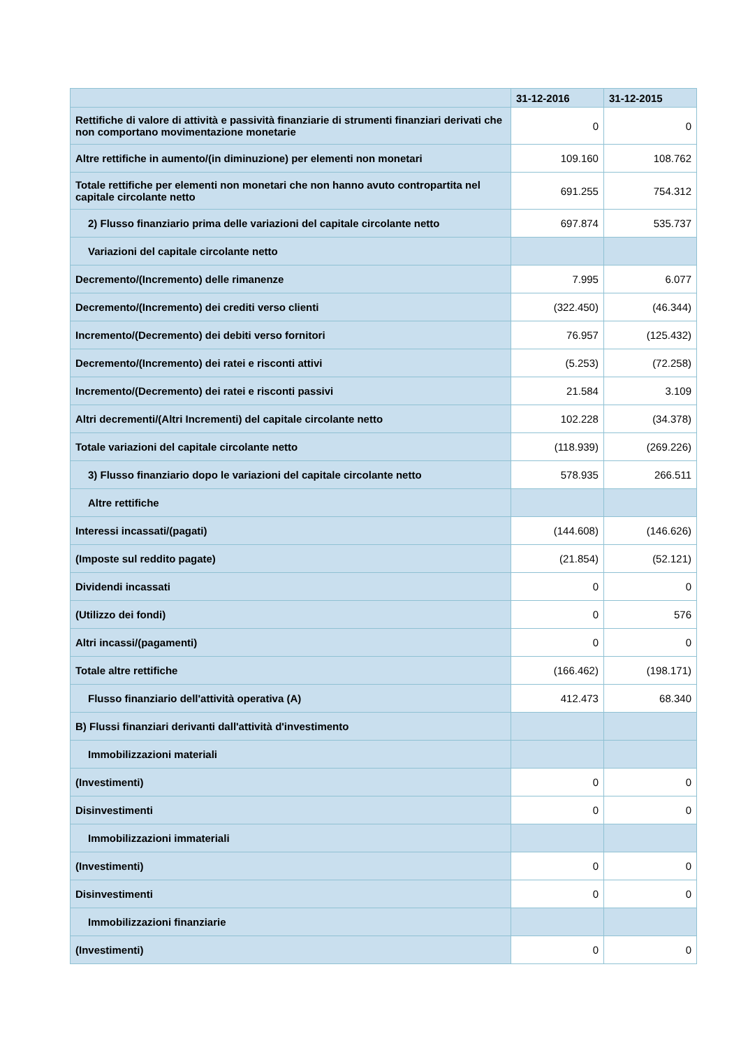| | 31-12-2016 | 31-12-2015 |
| --- | --- | --- |
| Rettifiche di valore di attività e passività finanziarie di strumenti finanziari derivati che non comportano movimentazione monetarie | 0 | 0 |
| Altre rettifiche in aumento/(in diminuzione) per elementi non monetari | 109.160 | 108.762 |
| Totale rettifiche per elementi non monetari che non hanno avuto contropartita nel capitale circolante netto | 691.255 | 754.312 |
| 2) Flusso finanziario prima delle variazioni del capitale circolante netto | 697.874 | 535.737 |
| Variazioni del capitale circolante netto | | |
| Decremento/(Incremento) delle rimanenze | 7.995 | 6.077 |
| Decremento/(Incremento) dei crediti verso clienti | (322.450) | (46.344) |
| Incremento/(Decremento) dei debiti verso fornitori | 76.957 | (125.432) |
| Decremento/(Incremento) dei ratei e risconti attivi | (5.253) | (72.258) |
| Incremento/(Decremento) dei ratei e risconti passivi | 21.584 | 3.109 |
| Altri decrementi/(Altri Incrementi) del capitale circolante netto | 102.228 | (34.378) |
| Totale variazioni del capitale circolante netto | (118.939) | (269.226) |
| 3) Flusso finanziario dopo le variazioni del capitale circolante netto | 578.935 | 266.511 |
| Altre rettifiche | | |
| Interessi incassati/(pagati) | (144.608) | (146.626) |
| (Imposte sul reddito pagate) | (21.854) | (52.121) |
| Dividendi incassati | 0 | 0 |
| (Utilizzo dei fondi) | 0 | 576 |
| Altri incassi/(pagamenti) | 0 | 0 |
| Totale altre rettifiche | (166.462) | (198.171) |
| Flusso finanziario dell'attività operativa (A) | 412.473 | 68.340 |
| B) Flussi finanziari derivanti dall'attività d'investimento | | |
| Immobilizzazioni materiali | | |
| (Investimenti) | 0 | 0 |
| Disinvestimenti | 0 | 0 |
| Immobilizzazioni immateriali | | |
| (Investimenti) | 0 | 0 |
| Disinvestimenti | 0 | 0 |
| Immobilizzazioni finanziarie | | |
| (Investimenti) | 0 | 0 |